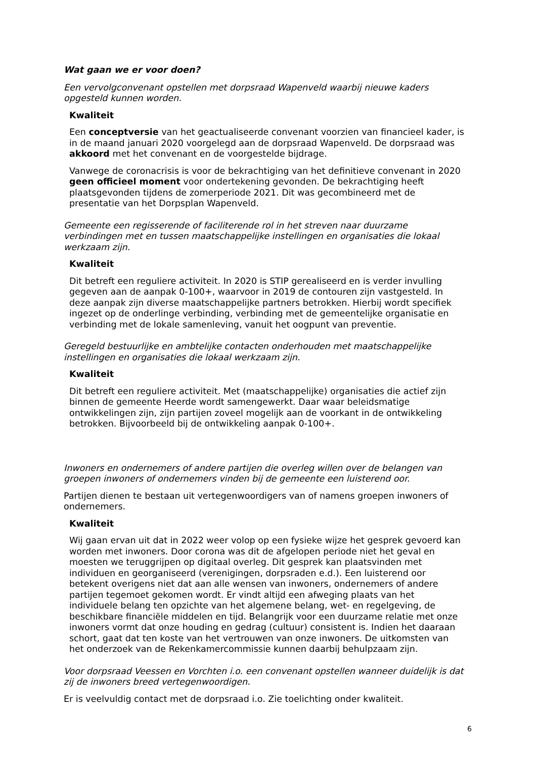Wat gaan we er voor doen?
Een vervolgconvenant opstellen met dorpsraad Wapenveld waarbij nieuwe kaders opgesteld kunnen worden.
Kwaliteit
Een conceptversie van het geactualiseerde convenant voorzien van financieel kader, is in de maand januari 2020 voorgelegd aan de dorpsraad Wapenveld. De dorpsraad was akkoord met het convenant en de voorgestelde bijdrage.
Vanwege de coronacrisis is voor de bekrachtiging van het definitieve convenant in 2020 geen officieel moment voor ondertekening gevonden. De bekrachtiging heeft plaatsgevonden tijdens de zomerperiode 2021. Dit was gecombineerd met de presentatie van het Dorpsplan Wapenveld.
Gemeente een regisserende of faciliterende rol in het streven naar duurzame verbindingen met en tussen maatschappelijke instellingen en organisaties die lokaal werkzaam zijn.
Kwaliteit
Dit betreft een reguliere activiteit. In 2020 is STIP gerealiseerd en is verder invulling gegeven aan de aanpak 0-100+, waarvoor in 2019 de contouren zijn vastgesteld. In deze aanpak zijn diverse maatschappelijke partners betrokken. Hierbij wordt specifiek ingezet op de onderlinge verbinding, verbinding met de gemeentelijke organisatie en verbinding met de lokale samenleving, vanuit het oogpunt van preventie.
Geregeld bestuurlijke en ambtelijke contacten onderhouden met maatschappelijke instellingen en organisaties die lokaal werkzaam zijn.
Kwaliteit
Dit betreft een reguliere activiteit. Met (maatschappelijke) organisaties die actief zijn binnen de gemeente Heerde wordt samengewerkt. Daar waar beleidsmatige ontwikkelingen zijn, zijn partijen zoveel mogelijk aan de voorkant in de ontwikkeling betrokken. Bijvoorbeeld bij de ontwikkeling aanpak 0-100+.
Inwoners en ondernemers of andere partijen die overleg willen over de belangen van groepen inwoners of ondernemers vinden bij de gemeente een luisterend oor.
Partijen dienen te bestaan uit vertegenwoordigers van of namens groepen inwoners of ondernemers.
Kwaliteit
Wij gaan ervan uit dat in 2022 weer volop op een fysieke wijze het gesprek gevoerd kan worden met inwoners. Door corona was dit de afgelopen periode niet het geval en moesten we teruggrijpen op digitaal overleg. Dit gesprek kan plaatsvinden met individuen en georganiseerd (verenigingen, dorpsraden e.d.). Een luisterend oor betekent overigens niet dat aan alle wensen van inwoners, ondernemers of andere partijen tegemoet gekomen wordt. Er vindt altijd een afweging plaats van het individuele belang ten opzichte van het algemene belang, wet- en regelgeving, de beschikbare financiële middelen en tijd. Belangrijk voor een duurzame relatie met onze inwoners vormt dat onze houding en gedrag (cultuur) consistent is. Indien het daaraan schort, gaat dat ten koste van het vertrouwen van onze inwoners. De uitkomsten van het onderzoek van de Rekenkamercommissie kunnen daarbij behulpzaam zijn.
Voor dorpsraad Veessen en Vorchten i.o. een convenant opstellen wanneer duidelijk is dat zij de inwoners breed vertegenwoordigen.
Er is veelvuldig contact met de dorpsraad i.o. Zie toelichting onder kwaliteit.
6